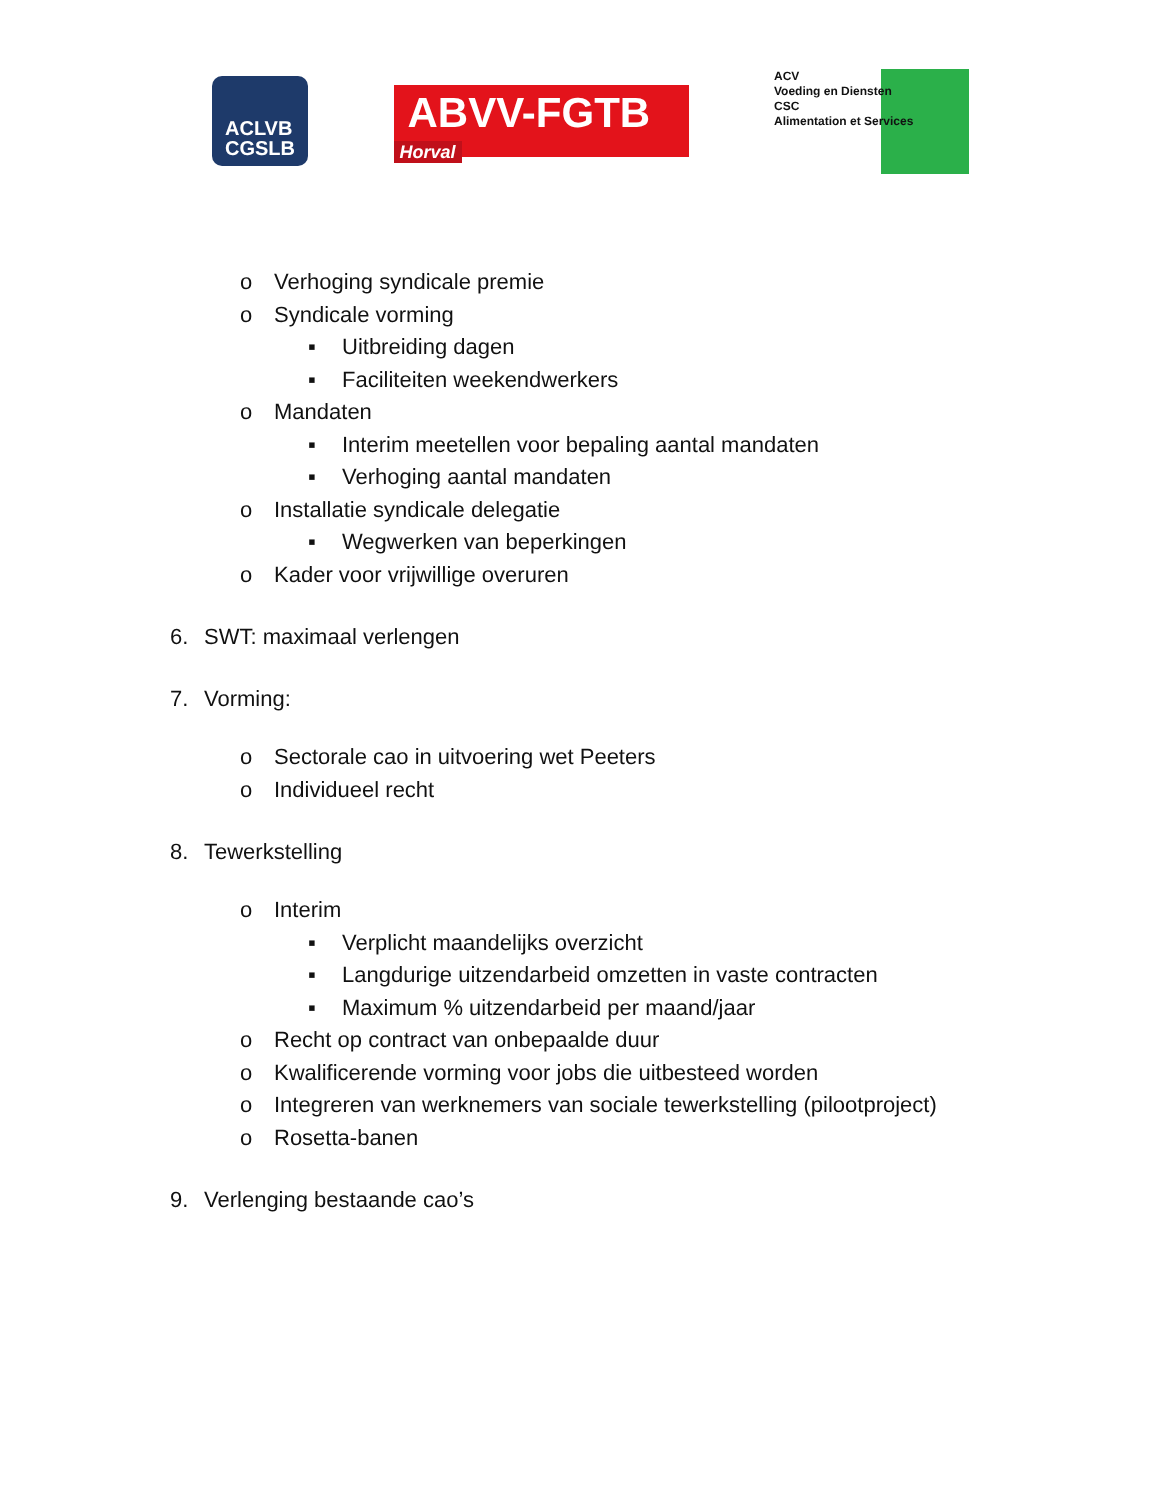ACLVB
CGSLB
ABVV-FGTB
Horval
ACV
Voeding en Diensten
CSC
Alimentation et Services
o Verhoging syndicale premie
o Syndicale vorming
▪ Uitbreiding dagen
▪ Faciliteiten weekendwerkers
o Mandaten
▪ Interim meetellen voor bepaling aantal mandaten
▪ Verhoging aantal mandaten
o Installatie syndicale delegatie
▪ Wegwerken van beperkingen
o Kader voor vrijwillige overuren
6. SWT: maximaal verlengen
7. Vorming:
o Sectorale cao in uitvoering wet Peeters
o Individueel recht
8. Tewerkstelling
o Interim
▪ Verplicht maandelijks overzicht
▪ Langdurige uitzendarbeid omzetten in vaste contracten
▪ Maximum % uitzendarbeid per maand/jaar
o Recht op contract van onbepaalde duur
o Kwalificerende vorming voor jobs die uitbesteed worden
o Integreren van werknemers van sociale tewerkstelling (pilootproject)
o Rosetta-banen
9. Verlenging bestaande cao’s